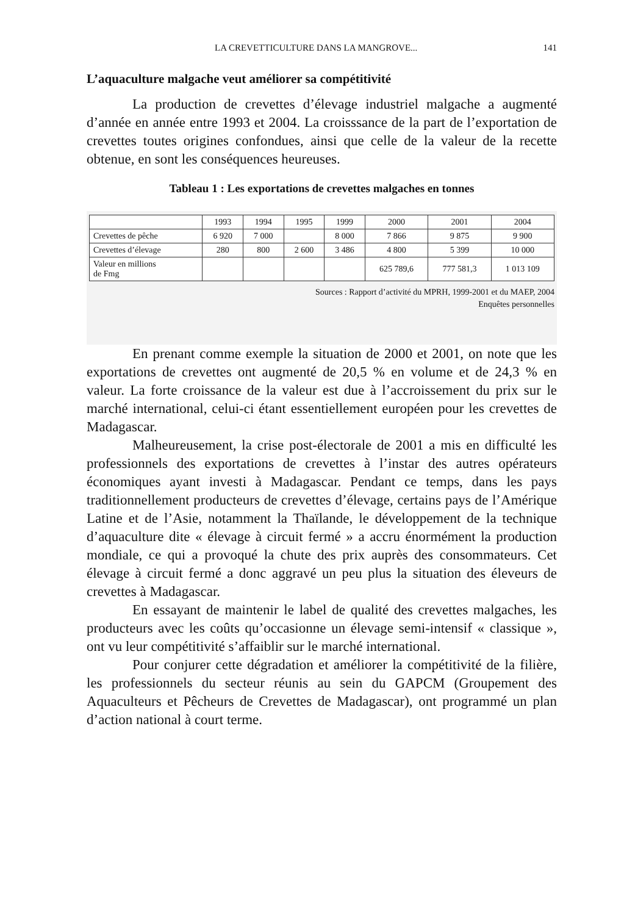LA CREVETTICULTURE DANS LA MANGROVE... 141
L’aquaculture malgache veut améliorer sa compétitivité
La production de crevettes d’élevage industriel malgache a augmenté d’année en année entre 1993 et 2004. La croisssance de la part de l’exportation de crevettes toutes origines confondues, ainsi que celle de la valeur de la recette obtenue, en sont les conséquences heureuses.
Tableau 1 : Les exportations de crevettes malgaches en tonnes
| | 1993 | 1994 | 1995 | 1999 | 2000 | 2001 | 2004 |
| --- | --- | --- | --- | --- | --- | --- | --- |
| Crevettes de pêche | 6 920 | 7 000 | | 8 000 | 7 866 | 9 875 | 9 900 |
| Crevettes d’élevage | 280 | 800 | 2 600 | 3 486 | 4 800 | 5 399 | 10 000 |
| Valeur en millions de Fmg | | | | | 625 789,6 | 777 581,3 | 1 013 109 |
Sources : Rapport d’activité du MPRH, 1999-2001 et du MAEP, 2004
Enquêtes personnelles
En prenant comme exemple la situation de 2000 et 2001, on note que les exportations de crevettes ont augmenté de 20,5 % en volume et de 24,3 % en valeur. La forte croissance de la valeur est due à l’accroissement du prix sur le marché international, celui-ci étant essentiellement européen pour les crevettes de Madagascar.
Malheureusement, la crise post-électorale de 2001 a mis en difficulté les professionnels des exportations de crevettes à l’instar des autres opérateurs économiques ayant investi à Madagascar. Pendant ce temps, dans les pays traditionnellement producteurs de crevettes d’élevage, certains pays de l’Amérique Latine et de l’Asie, notamment la Thaïlande, le développement de la technique d’aquaculture dite « élevage à circuit fermé » a accru énormément la production mondiale, ce qui a provoqué la chute des prix auprès des consommateurs. Cet élevage à circuit fermé a donc aggravé un peu plus la situation des éleveurs de crevettes à Madagascar.
En essayant de maintenir le label de qualité des crevettes malgaches, les producteurs avec les coûts qu’occasionne un élevage semi-intensif « classique », ont vu leur compétitivité s’affaiblir sur le marché international.
Pour conjurer cette dégradation et améliorer la compétitivité de la filière, les professionnels du secteur réunis au sein du GAPCM (Groupement des Aquaculteurs et Pêcheurs de Crevettes de Madagascar), ont programmé un plan d’action national à court terme.